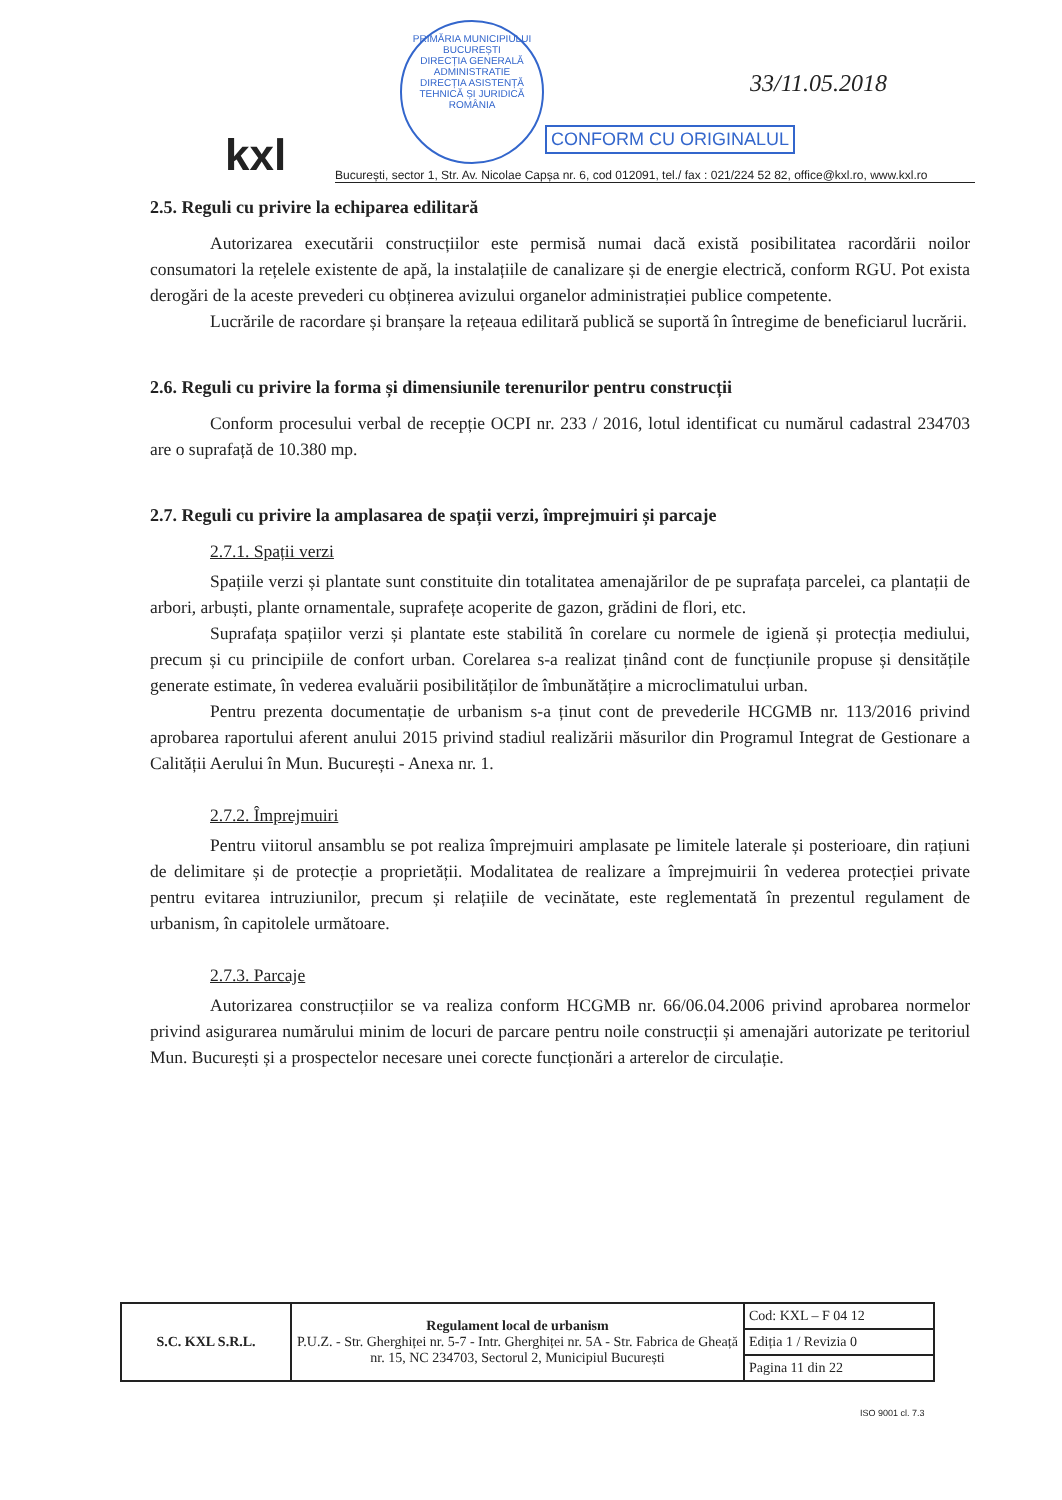kxl
PRIMĂRIA MUNICIPIULUI BUCUREȘTI
DIRECȚIA GENERALĂ ADMINISTRATIE
DIRECȚIA ASISTENȚĂ TEHNICĂ ȘI JURIDICĂ
ROMÂNIA
33/11.05.2018
CONFORM CU ORIGINALUL
București, sector 1, Str. Av. Nicolae Capșa nr. 6, cod 012091, tel./ fax : 021/224 52 82, office@kxl.ro, www.kxl.ro
2.5. Reguli cu privire la echiparea edilitară
Autorizarea executării construcțiilor este permisă numai dacă există posibilitatea racordării noilor consumatori la rețelele existente de apă, la instalațiile de canalizare și de energie electrică, conform RGU. Pot exista derogări de la aceste prevederi cu obținerea avizului organelor administrației publice competente.
Lucrările de racordare și branșare la rețeaua edilitară publică se suportă în întregime de beneficiarul lucrării.
2.6. Reguli cu privire la forma și dimensiunile terenurilor pentru construcții
Conform procesului verbal de recepție OCPI nr. 233 / 2016, lotul identificat cu numărul cadastral 234703 are o suprafață de 10.380 mp.
2.7. Reguli cu privire la amplasarea de spații verzi, împrejmuiri și parcaje
2.7.1. Spații verzi
Spațiile verzi și plantate sunt constituite din totalitatea amenajărilor de pe suprafața parcelei, ca plantații de arbori, arbuști, plante ornamentale, suprafețe acoperite de gazon, grădini de flori, etc.
Suprafața spațiilor verzi și plantate este stabilită în corelare cu normele de igienă și protecția mediului, precum și cu principiile de confort urban. Corelarea s-a realizat ținând cont de funcțiunile propuse și densitățile generate estimate, în vederea evaluării posibilităților de îmbunătățire a microclimatului urban.
Pentru prezenta documentație de urbanism s-a ținut cont de prevederile HCGMB nr. 113/2016 privind aprobarea raportului aferent anului 2015 privind stadiul realizării măsurilor din Programul Integrat de Gestionare a Calității Aerului în Mun. București - Anexa nr. 1.
2.7.2. Împrejmuiri
Pentru viitorul ansamblu se pot realiza împrejmuiri amplasate pe limitele laterale și posterioare, din rațiuni de delimitare și de protecție a proprietății. Modalitatea de realizare a împrejmuirii în vederea protecției private pentru evitarea intruziunilor, precum și relațiile de vecinătate, este reglementată în prezentul regulament de urbanism, în capitolele următoare.
2.7.3. Parcaje
Autorizarea construcțiilor se va realiza conform HCGMB nr. 66/06.04.2006 privind aprobarea normelor privind asigurarea numărului minim de locuri de parcare pentru noile construcții și amenajări autorizate pe teritoriul Mun. București și a prospectelor necesare unei corecte funcționări a arterelor de circulație.
| S.C. KXL S.R.L. | Regulament local de urbanism P.U.Z. - Str. Gherghiței nr. 5-7 - Intr. Gherghiței nr. 5A - Str. Fabrica de Gheață nr. 15, NC 234703, Sectorul 2, Municipiul București | Cod: KXL – F 04 12 |
| | | Ediția 1 / Revizia 0 |
| | | Pagina 11 din 22 |
ISO 9001 cl. 7.3